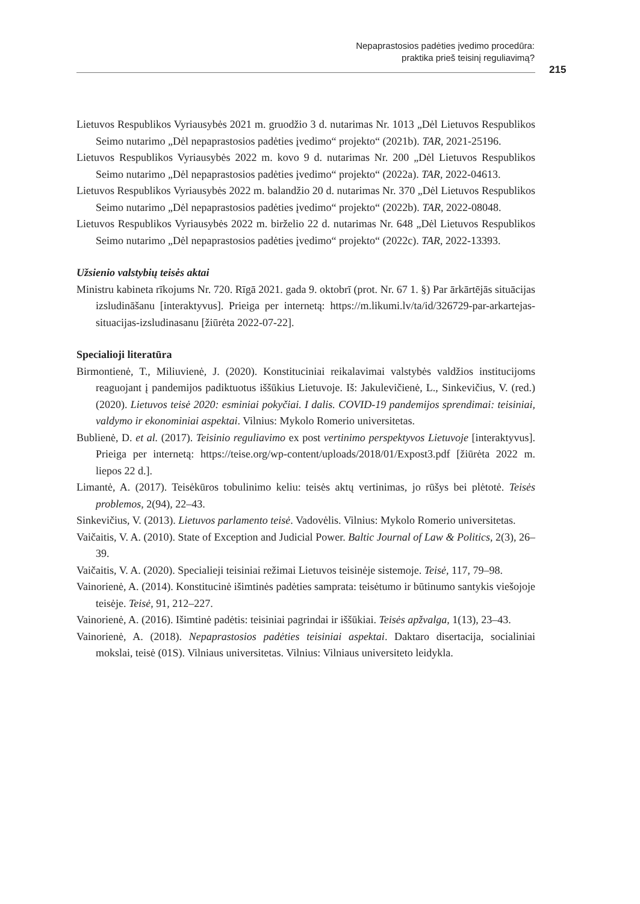Nepaprastosios padėties įvedimo procedūra:
praktika prieš teisinį reguliavimą?
215
Lietuvos Respublikos Vyriausybės 2021 m. gruodžio 3 d. nutarimas Nr. 1013 „Dėl Lietuvos Respublikos Seimo nutarimo „Dėl nepaprastosios padėties įvedimo“ projekto“ (2021b). TAR, 2021-25196.
Lietuvos Respublikos Vyriausybės 2022 m. kovo 9 d. nutarimas Nr. 200 „Dėl Lietuvos Respublikos Seimo nutarimo „Dėl nepaprastosios padėties įvedimo“ projekto“ (2022a). TAR, 2022-04613.
Lietuvos Respublikos Vyriausybės 2022 m. balandžio 20 d. nutarimas Nr. 370 „Dėl Lietuvos Respublikos Seimo nutarimo „Dėl nepaprastosios padėties įvedimo“ projekto“ (2022b). TAR, 2022-08048.
Lietuvos Respublikos Vyriausybės 2022 m. birželio 22 d. nutarimas Nr. 648 „Dėl Lietuvos Respublikos Seimo nutarimo „Dėl nepaprastosios padėties įvedimo“ projekto“ (2022c). TAR, 2022-13393.
Užsienio valstybių teisės aktai
Ministru kabineta rīkojums Nr. 720. Rīgā 2021. gada 9. oktobrī (prot. Nr. 67 1. §) Par ārkārtējās situācijas izsludināšanu [interaktyvus]. Prieiga per internetą: https://m.likumi.lv/ta/id/326729-par-arkartejas-situacijas-izsludinasanu [žiūrėta 2022-07-22].
Specialioji literatūra
Birmontienė, T., Miliuvienė, J. (2020). Konstituciniai reikalavimai valstybės valdžios institucijoms reaguojant į pandemijos padiktuotus iššūkius Lietuvoje. Iš: Jakulevičienė, L., Sinkevičius, V. (red.) (2020). Lietuvos teisė 2020: esminiai pokyčiai. I dalis. COVID-19 pandemijos sprendimai: teisiniai, valdymo ir ekonominiai aspektai. Vilnius: Mykolo Romerio universitetas.
Bublienė, D. et al. (2017). Teisinio reguliavimo ex post vertinimo perspektyvos Lietuvoje [interaktyvus]. Prieiga per internetą: https://teise.org/wp-content/uploads/2018/01/Expost3.pdf [žiūrėta 2022 m. liepos 22 d.].
Limantė, A. (2017). Teisėkūros tobulinimo keliu: teisės aktų vertinimas, jo rūšys bei plėtotė. Teisės problemos, 2(94), 22–43.
Sinkevičius, V. (2013). Lietuvos parlamento teisė. Vadovėlis. Vilnius: Mykolo Romerio universitetas.
Vaičaitis, V. A. (2010). State of Exception and Judicial Power. Baltic Journal of Law & Politics, 2(3), 26–39.
Vaičaitis, V. A. (2020). Specialieji teisiniai režimai Lietuvos teisinėje sistemoje. Teisė, 117, 79–98.
Vainorienė, A. (2014). Konstitucinė išimtinės padėties samprata: teisėtumo ir būtinumo santykis viešojoje teisėje. Teisė, 91, 212–227.
Vainorienė, A. (2016). Išimtinė padėtis: teisiniai pagrindai ir iššūkiai. Teisės apžvalga, 1(13), 23–43.
Vainorienė, A. (2018). Nepaprastosios padėties teisiniai aspektai. Daktaro disertacija, socialiniai mokslai, teisė (01S). Vilniaus universitetas. Vilnius: Vilniaus universiteto leidykla.